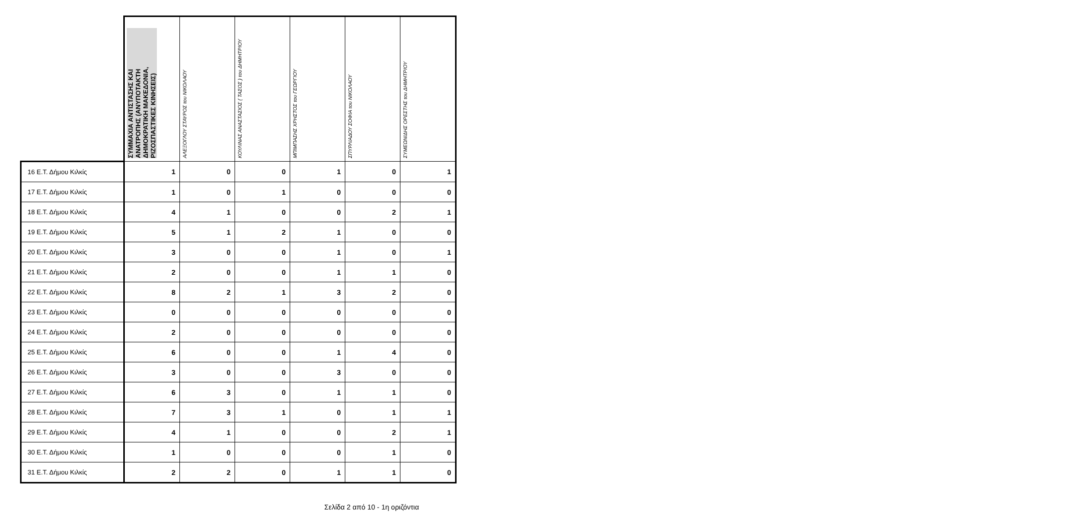| | ΣΥΜΜΑΧΙΑ ΑΝΤΙΣΤΑΣΗΣ ΚΑΙ ΑΝΑΤΡΟΠΗΣ (ΑΝΥΠΟΤΑΚΤΗ ΔΗΜΟΚΡΑΤΙΚΗ ΜΑΚΕΔΟΝΙΑ, ΡΙΖΟΣΠΑΣΤΙΚΕΣ ΚΙΝΗΣΕΙΣ) | ΑΛΕΞΟΓΛΟΥ ΣΤΑΥΡΟΣ του ΝΙΚΟΛΑΟΥ | ΚΟΥΛΙΝΑΣ ΑΝΑΣΤΑΣΙΟΣ ( ΤΑΣΟΣ ) του ΔΗΜΗΤΡΙΟΥ | ΜΠΙΜΠΑΣΗΣ ΧΡΗΣΤΟΣ του ΓΕΩΡΓΙΟΥ | ΣΠΥΡΛΙΑΔΟΥ ΣΟΦΙΑ του ΝΙΚΟΛΑΟΥ | ΣΥΜΕΩΝΙΔΗΣ ΟΡΕΣΤΗΣ του ΔΗΜΗΤΡΙΟΥ |
| --- | --- | --- | --- | --- | --- | --- |
| 16 Ε.Τ. Δήμου Κιλκίς | 1 | 0 | 0 | 1 | 0 | 1 |
| 17 Ε.Τ. Δήμου Κιλκίς | 1 | 0 | 1 | 0 | 0 | 0 |
| 18 Ε.Τ. Δήμου Κιλκίς | 4 | 1 | 0 | 0 | 2 | 1 |
| 19 Ε.Τ. Δήμου Κιλκίς | 5 | 1 | 2 | 1 | 0 | 0 |
| 20 Ε.Τ. Δήμου Κιλκίς | 3 | 0 | 0 | 1 | 0 | 1 |
| 21 Ε.Τ. Δήμου Κιλκίς | 2 | 0 | 0 | 1 | 1 | 0 |
| 22 Ε.Τ. Δήμου Κιλκίς | 8 | 2 | 1 | 3 | 2 | 0 |
| 23 Ε.Τ. Δήμου Κιλκίς | 0 | 0 | 0 | 0 | 0 | 0 |
| 24 Ε.Τ. Δήμου Κιλκίς | 2 | 0 | 0 | 0 | 0 | 0 |
| 25 Ε.Τ. Δήμου Κιλκίς | 6 | 0 | 0 | 1 | 4 | 0 |
| 26 Ε.Τ. Δήμου Κιλκίς | 3 | 0 | 0 | 3 | 0 | 0 |
| 27 Ε.Τ. Δήμου Κιλκίς | 6 | 3 | 0 | 1 | 1 | 0 |
| 28 Ε.Τ. Δήμου Κιλκίς | 7 | 3 | 1 | 0 | 1 | 1 |
| 29 Ε.Τ. Δήμου Κιλκίς | 4 | 1 | 0 | 0 | 2 | 1 |
| 30 Ε.Τ. Δήμου Κιλκίς | 1 | 0 | 0 | 0 | 1 | 0 |
| 31 Ε.Τ. Δήμου Κιλκίς | 2 | 2 | 0 | 1 | 1 | 0 |
Σελίδα 2 από 10 - 1η οριζόντια